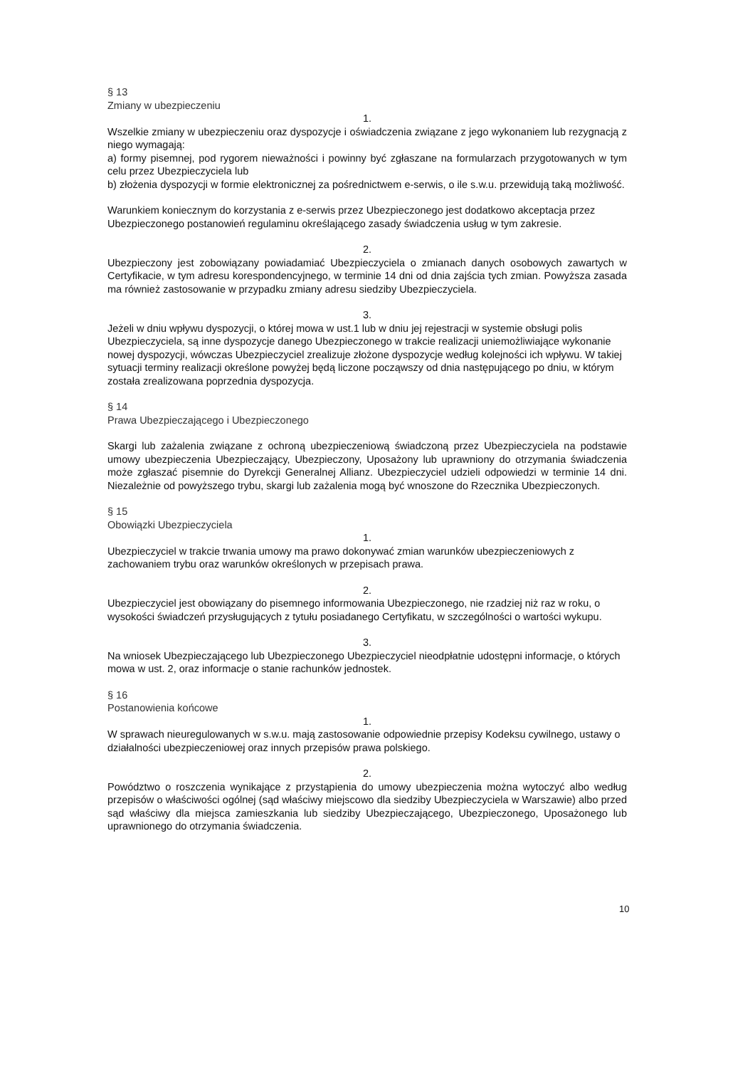§ 13
Zmiany w ubezpieczeniu
1.
Wszelkie zmiany w ubezpieczeniu oraz dyspozycje i oświadczenia związane z jego wykonaniem lub rezygnacją z niego wymagają:
a) formy pisemnej, pod rygorem nieważności i powinny być zgłaszane na formularzach przygotowanych w tym celu przez Ubezpieczyciela lub
b) złożenia dyspozycji w formie elektronicznej za pośrednictwem e-serwis, o ile s.w.u. przewidują taką możliwość.
Warunkiem koniecznym do korzystania z e-serwis przez Ubezpieczonego jest dodatkowo akceptacja przez Ubezpieczonego postanowień regulaminu określającego zasady świadczenia usług w tym zakresie.
2.
Ubezpieczony jest zobowiązany powiadamiać Ubezpieczyciela o zmianach danych osobowych zawartych w Certyfikacie, w tym adresu korespondencyjnego, w terminie 14 dni od dnia zajścia tych zmian. Powyższa zasada ma również zastosowanie w przypadku zmiany adresu siedziby Ubezpieczyciela.
3.
Jeżeli w dniu wpływu dyspozycji, o której mowa w ust.1 lub w dniu jej rejestracji w systemie obsługi polis Ubezpieczyciela, są inne dyspozycje danego Ubezpieczonego w trakcie realizacji uniemożliwiające wykonanie nowej dyspozycji, wówczas Ubezpieczyciel zrealizuje złożone dyspozycje według kolejności ich wpływu. W takiej sytuacji terminy realizacji określone powyżej będą liczone począwszy od dnia następującego po dniu, w którym została zrealizowana poprzednia dyspozycja.
§ 14
Prawa Ubezpieczającego i Ubezpieczonego
Skargi lub zażalenia związane z ochroną ubezpieczeniową świadczoną przez Ubezpieczyciela na podstawie umowy ubezpieczenia Ubezpieczający, Ubezpieczony, Uposażony lub uprawniony do otrzymania świadczenia może zgłaszać pisemnie do Dyrekcji Generalnej Allianz. Ubezpieczyciel udzieli odpowiedzi w terminie 14 dni. Niezależnie od powyższego trybu, skargi lub zażalenia mogą być wnoszone do Rzecznika Ubezpieczonych.
§ 15
Obowiązki Ubezpieczyciela
1.
Ubezpieczyciel w trakcie trwania umowy ma prawo dokonywać zmian warunków ubezpieczeniowych z zachowaniem trybu oraz warunków określonych w przepisach prawa.
2.
Ubezpieczyciel jest obowiązany do pisemnego informowania Ubezpieczonego, nie rzadziej niż raz w roku, o wysokości świadczeń przysługujących z tytułu posiadanego Certyfikatu, w szczególności o wartości wykupu.
3.
Na wniosek Ubezpieczającego lub Ubezpieczonego Ubezpieczyciel nieodpłatnie udostępni informacje, o których mowa w ust. 2, oraz informacje o stanie rachunków jednostek.
§ 16
Postanowienia końcowe
1.
W sprawach nieuregulowanych w s.w.u. mają zastosowanie odpowiednie przepisy Kodeksu cywilnego, ustawy o działalności ubezpieczeniowej oraz innych przepisów prawa polskiego.
2.
Powództwo o roszczenia wynikające z przystąpienia do umowy ubezpieczenia można wytoczyć albo według przepisów o właściwości ogólnej (sąd właściwy miejscowo dla siedziby Ubezpieczyciela w Warszawie) albo przed sąd właściwy dla miejsca zamieszkania lub siedziby Ubezpieczającego, Ubezpieczonego, Uposażonego lub uprawnionego do otrzymania świadczenia.
10